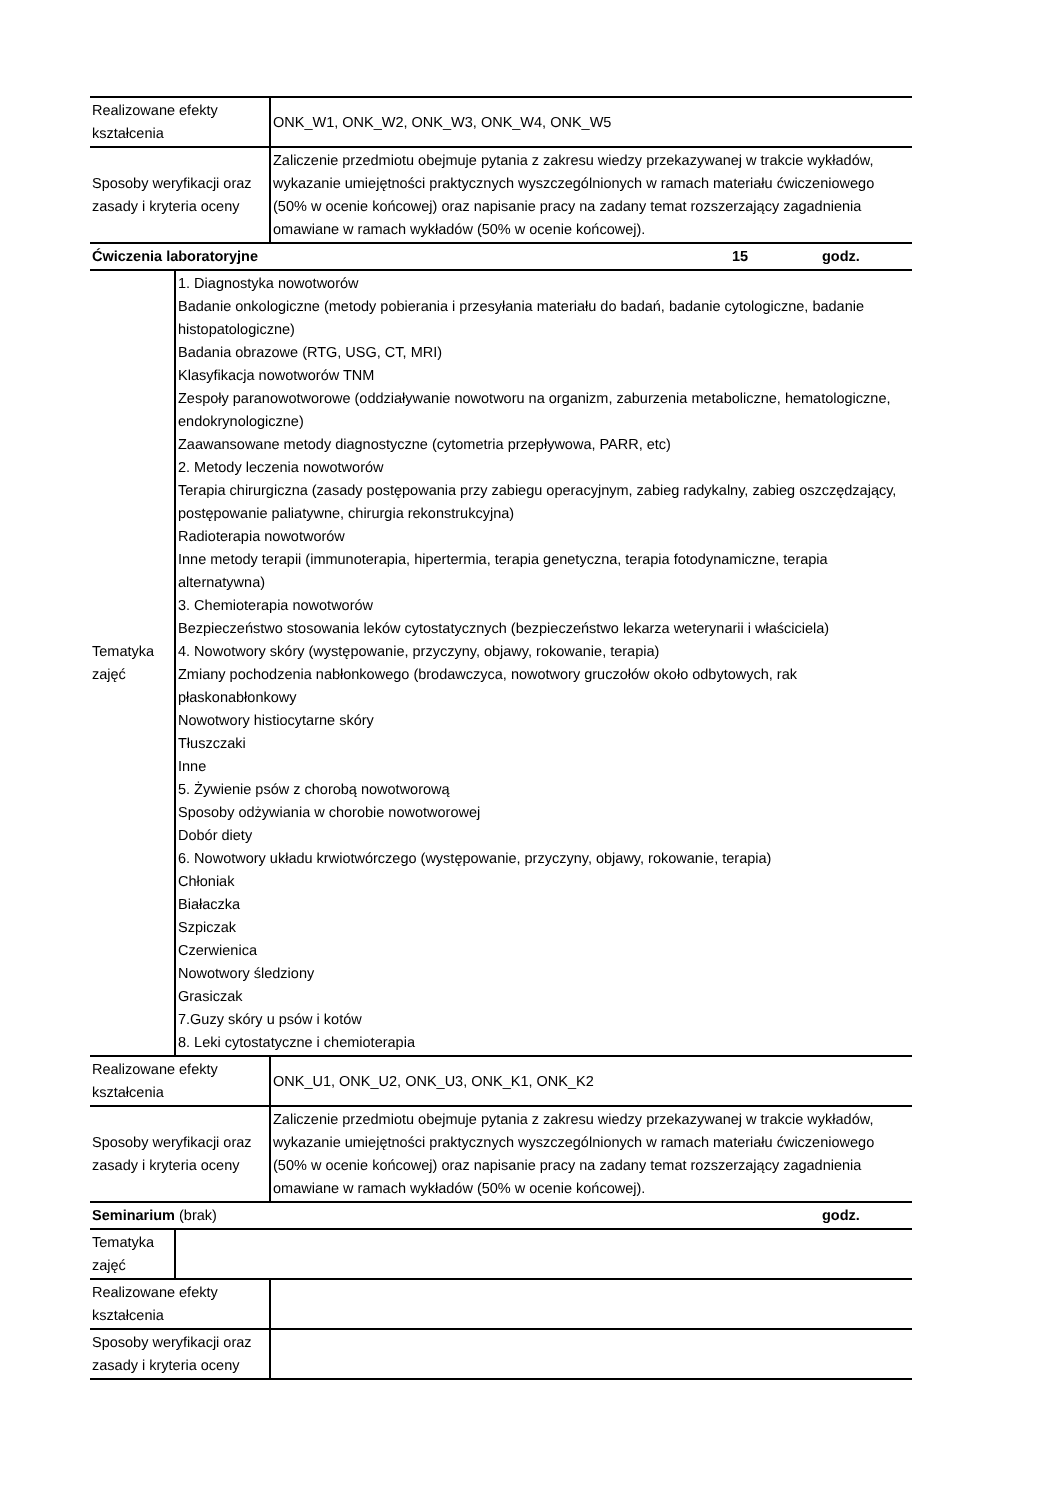| Realizowane efekty kształcenia | | ONK_W1, ONK_W2, ONK_W3, ONK_W4, ONK_W5 | | |
| Sposoby weryfikacji oraz zasady i kryteria oceny | | Zaliczenie przedmiotu obejmuje pytania z zakresu wiedzy przekazywanej w trakcie wykładów, wykazanie umiejętności praktycznych wyszczególnionych w ramach materiału ćwiczeniowego (50% w ocenie końcowej) oraz napisanie pracy na zadany temat rozszerzający zagadnienia omawiane w ramach wykładów (50% w ocenie końcowej). | | |
| Ćwiczenia laboratoryjne | | | 15 | godz. |
| Tematyka zajęć | 1. Diagnostyka nowotworów Badanie onkologiczne (metody pobierania i przesyłania materiału do badań, badanie cytologiczne, badanie histopatologiczne) Badania obrazowe (RTG, USG, CT, MRI) Klasyfikacja nowotworów TNM Zespoły paranowotworowe (oddziaływanie nowotworu na organizm, zaburzenia metaboliczne, hematologiczne, endokrynologiczne) Zaawansowane metody diagnostyczne (cytometria przepływowa, PARR, etc) 2. Metody leczenia nowotworów Terapia chirurgiczna (zasady postępowania przy zabiegu operacyjnym, zabieg radykalny, zabieg oszczędzający, postępowanie paliatywne, chirurgia rekonstrukcyjna) Radioterapia nowotworów Inne metody terapii (immunoterapia, hipertermia, terapia genetyczna, terapia fotodynamiczne, terapia alternatywna) 3. Chemioterapia nowotworów Bezpieczeństwo stosowania leków cytostatycznych (bezpieczeństwo lekarza weterynarii i właściciela) 4. Nowotwory skóry (występowanie, przyczyny, objawy, rokowanie, terapia) Zmiany pochodzenia nabłonkowego (brodawczyca, nowotwory gruczołów około odbytowych, rak płaskonabłonkowy Nowotwory histiocytarne skóry Tłuszczaki Inne 5. Żywienie psów z chorobą nowotworową Sposoby odżywiania w chorobie nowotworowej Dobór diety 6. Nowotwory układu krwiotwórczego (występowanie, przyczyny, objawy, rokowanie, terapia) Chłoniak Białaczka Szpiczak Czerwienica Nowotwory śledziony Grasiczak 7.Guzy skóry u psów i kotów 8. Leki cytostatyczne i chemioterapia | | | |
| Realizowane efekty kształcenia | | ONK_U1, ONK_U2, ONK_U3, ONK_K1, ONK_K2 | | |
| Sposoby weryfikacji oraz zasady i kryteria oceny | | Zaliczenie przedmiotu obejmuje pytania z zakresu wiedzy przekazywanej w trakcie wykładów, wykazanie umiejętności praktycznych wyszczególnionych w ramach materiału ćwiczeniowego (50% w ocenie końcowej) oraz napisanie pracy na zadany temat rozszerzający zagadnienia omawiane w ramach wykładów (50% w ocenie końcowej). | | |
| Seminarium (brak) | | | | godz. |
| Tematyka zajęć | | | | |
| Realizowane efekty kształcenia | | | | |
| Sposoby weryfikacji oraz zasady i kryteria oceny | | | | |